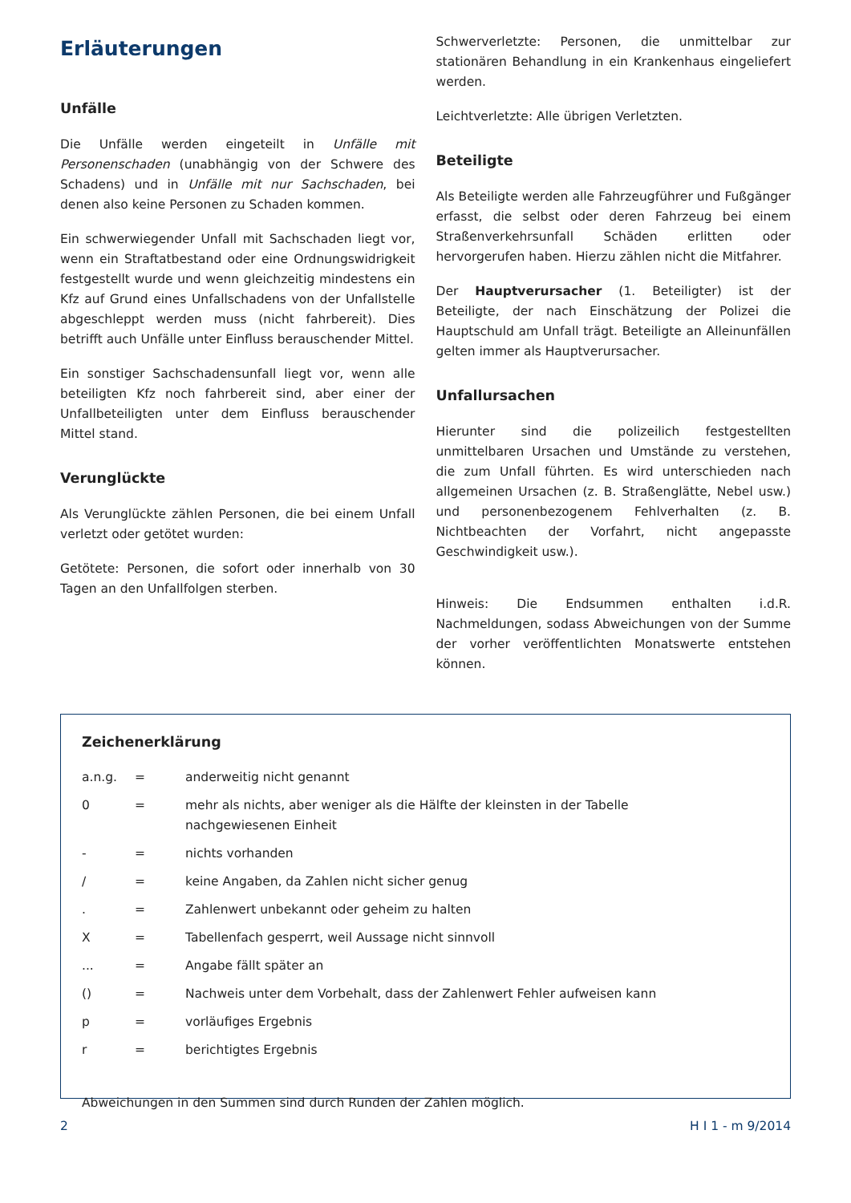Erläuterungen
Unfälle
Die Unfälle werden eingeteilt in Unfälle mit Personenschaden (unabhängig von der Schwere des Schadens) und in Unfälle mit nur Sachschaden, bei denen also keine Personen zu Schaden kommen.
Ein schwerwiegender Unfall mit Sachschaden liegt vor, wenn ein Straftatbestand oder eine Ordnungswidrigkeit festgestellt wurde und wenn gleichzeitig mindestens ein Kfz auf Grund eines Unfallschadens von der Unfallstelle abgeschleppt werden muss (nicht fahrbereit). Dies betrifft auch Unfälle unter Einfluss berauschender Mittel.
Ein sonstiger Sachschadensunfall liegt vor, wenn alle beteiligten Kfz noch fahrbereit sind, aber einer der Unfallbeteiligten unter dem Einfluss berauschender Mittel stand.
Verunglückte
Als Verunglückte zählen Personen, die bei einem Unfall verletzt oder getötet wurden:
Getötete: Personen, die sofort oder innerhalb von 30 Tagen an den Unfallfolgen sterben.
Schwerverletzte: Personen, die unmittelbar zur stationären Behandlung in ein Krankenhaus eingeliefert werden.
Leichtverletzte: Alle übrigen Verletzten.
Beteiligte
Als Beteiligte werden alle Fahrzeugführer und Fußgänger erfasst, die selbst oder deren Fahrzeug bei einem Straßenverkehrsunfall Schäden erlitten oder hervorgerufen haben. Hierzu zählen nicht die Mitfahrer.
Der Hauptverursacher (1. Beteiligter) ist der Beteiligte, der nach Einschätzung der Polizei die Hauptschuld am Unfall trägt. Beteiligte an Alleinunfällen gelten immer als Hauptverursacher.
Unfallursachen
Hierunter sind die polizeilich festgestellten unmittelbaren Ursachen und Umstände zu verstehen, die zum Unfall führten. Es wird unterschieden nach allgemeinen Ursachen (z. B. Straßenglätte, Nebel usw.) und personenbezogenem Fehlverhalten (z. B. Nichtbeachten der Vorfahrt, nicht angepasste Geschwindigkeit usw.).
Hinweis: Die Endsummen enthalten i.d.R. Nachmeldungen, sodass Abweichungen von der Summe der vorher veröffentlichten Monatswerte entstehen können.
Zeichenerklärung
| a.n.g. | = | anderweitig nicht genannt |
| 0 | = | mehr als nichts, aber weniger als die Hälfte der kleinsten in der Tabelle nachgewiesenen Einheit |
| - | = | nichts vorhanden |
| / | = | keine Angaben, da Zahlen nicht sicher genug |
| . | = | Zahlenwert unbekannt oder geheim zu halten |
| X | = | Tabellenfach gesperrt, weil Aussage nicht sinnvoll |
| ... | = | Angabe fällt später an |
| () | = | Nachweis unter dem Vorbehalt, dass der Zahlenwert Fehler aufweisen kann |
| p | = | vorläufiges Ergebnis |
| r | = | berichtigtes Ergebnis |
Abweichungen in den Summen sind durch Runden der Zahlen möglich.
2 H I 1 - m 9/2014